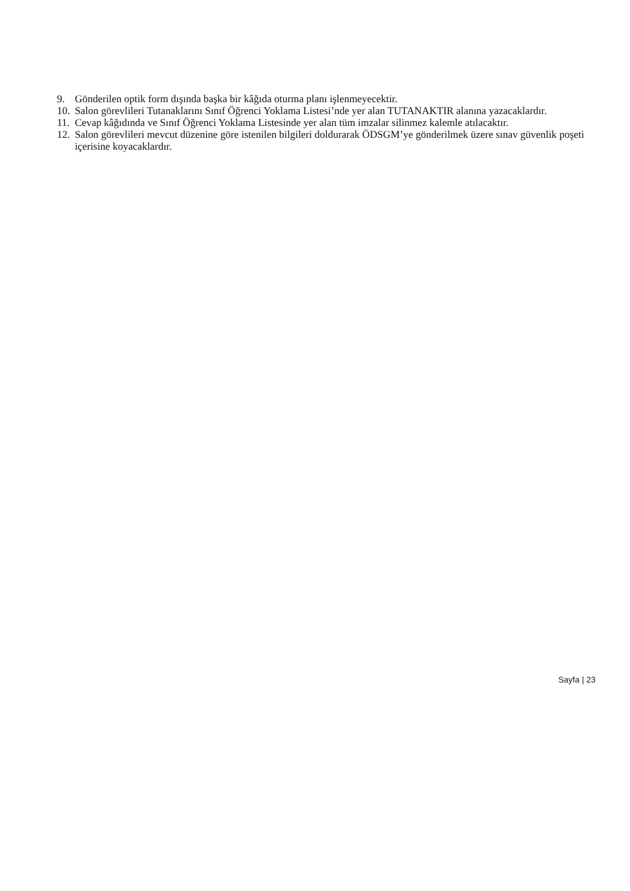9. Gönderilen optik form dışında başka bir kâğıda oturma planı işlenmeyecektir.
10. Salon görevlileri Tutanaklarını Sınıf Öğrenci Yoklama Listesi’nde yer alan TUTANAKTIR alanına yazacaklardır.
11. Cevap kâğıdında ve Sınıf Öğrenci Yoklama Listesinde yer alan tüm imzalar silinmez kalemle atılacaktır.
12. Salon görevlileri mevcut düzenine göre istenilen bilgileri doldurarak ÖDSGM’ye gönderilmek üzere sınav güvenlik poşeti içerisine koyacaklardır.
Sayfa | 23